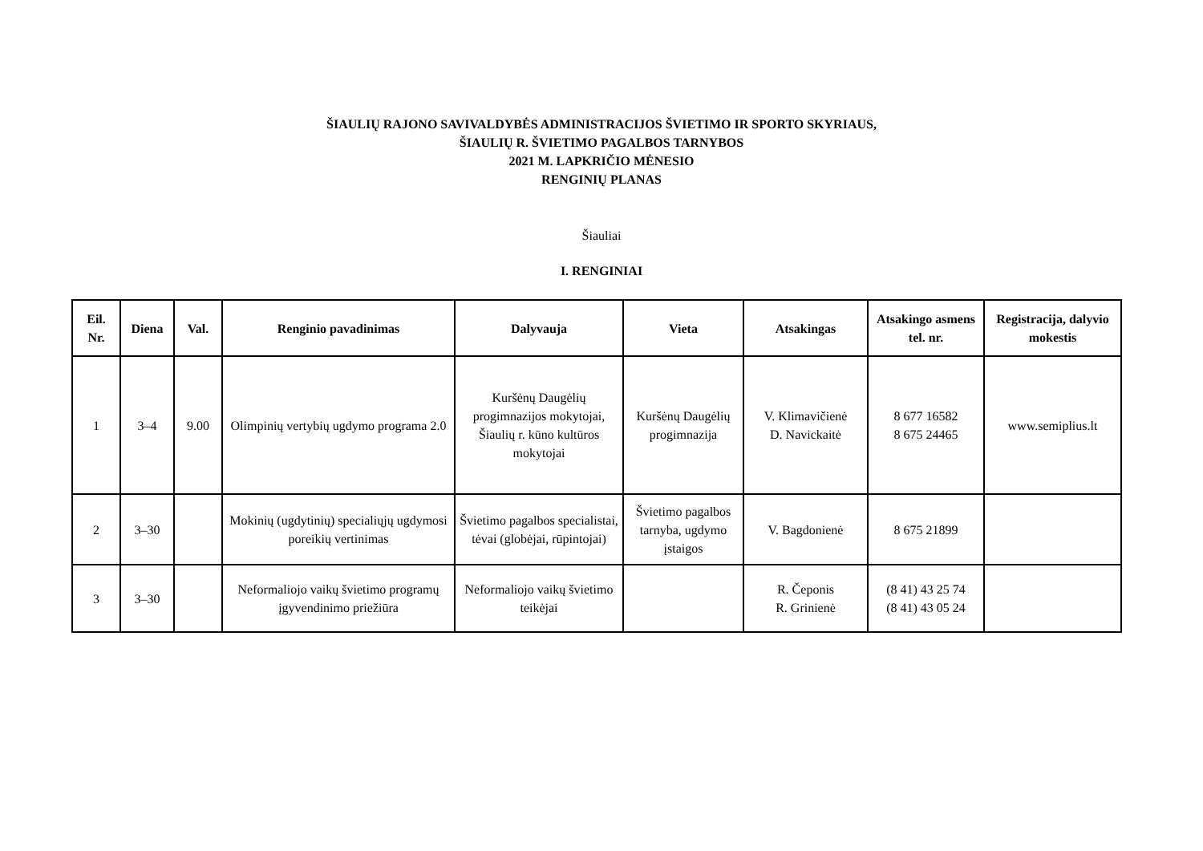ŠIAULIŲ RAJONO SAVIVALDYBĖS ADMINISTRACIJOS ŠVIETIMO IR SPORTO SKYRIAUS,
ŠIAULIŲ R. ŠVIETIMO PAGALBOS TARNYBOS
2021 M. LAPKRIČIO MĖNESIO
RENGINIŲ PLANAS
Šiauliai
I. RENGINIAI
| Eil. Nr. | Diena | Val. | Renginio pavadinimas | Dalyvauja | Vieta | Atsakingas | Atsakingo asmens tel. nr. | Registracija, dalyvio mokestis |
| --- | --- | --- | --- | --- | --- | --- | --- | --- |
| 1 | 3–4 | 9.00 | Olimpinių vertybių ugdymo programa 2.0 | Kuršėnų Daugėlių progimnazijos mokytojai, Šiaulių r. kūno kultūros mokytojai | Kuršėnų Daugėlių progimnazija | V. Klimavičienė D. Navickaitė | 8 677 16582 8 675 24465 | www.semiplius.lt |
| 2 | 3–30 | | Mokinių (ugdytinių) specialiųjų ugdymosi poreikių vertinimas | Švietimo pagalbos specialistai, tėvai (globėjai, rūpintojai) | Švietimo pagalbos tarnyba, ugdymo įstaigos | V. Bagdonienė | 8 675 21899 | |
| 3 | 3–30 | | Neformaliojo vaikų švietimo programų įgyvendinimo priežiūra | Neformaliojo vaikų švietimo teikėjai | | R. Čeponis R. Grinienė | (8 41) 43 25 74 (8 41) 43 05 24 | |